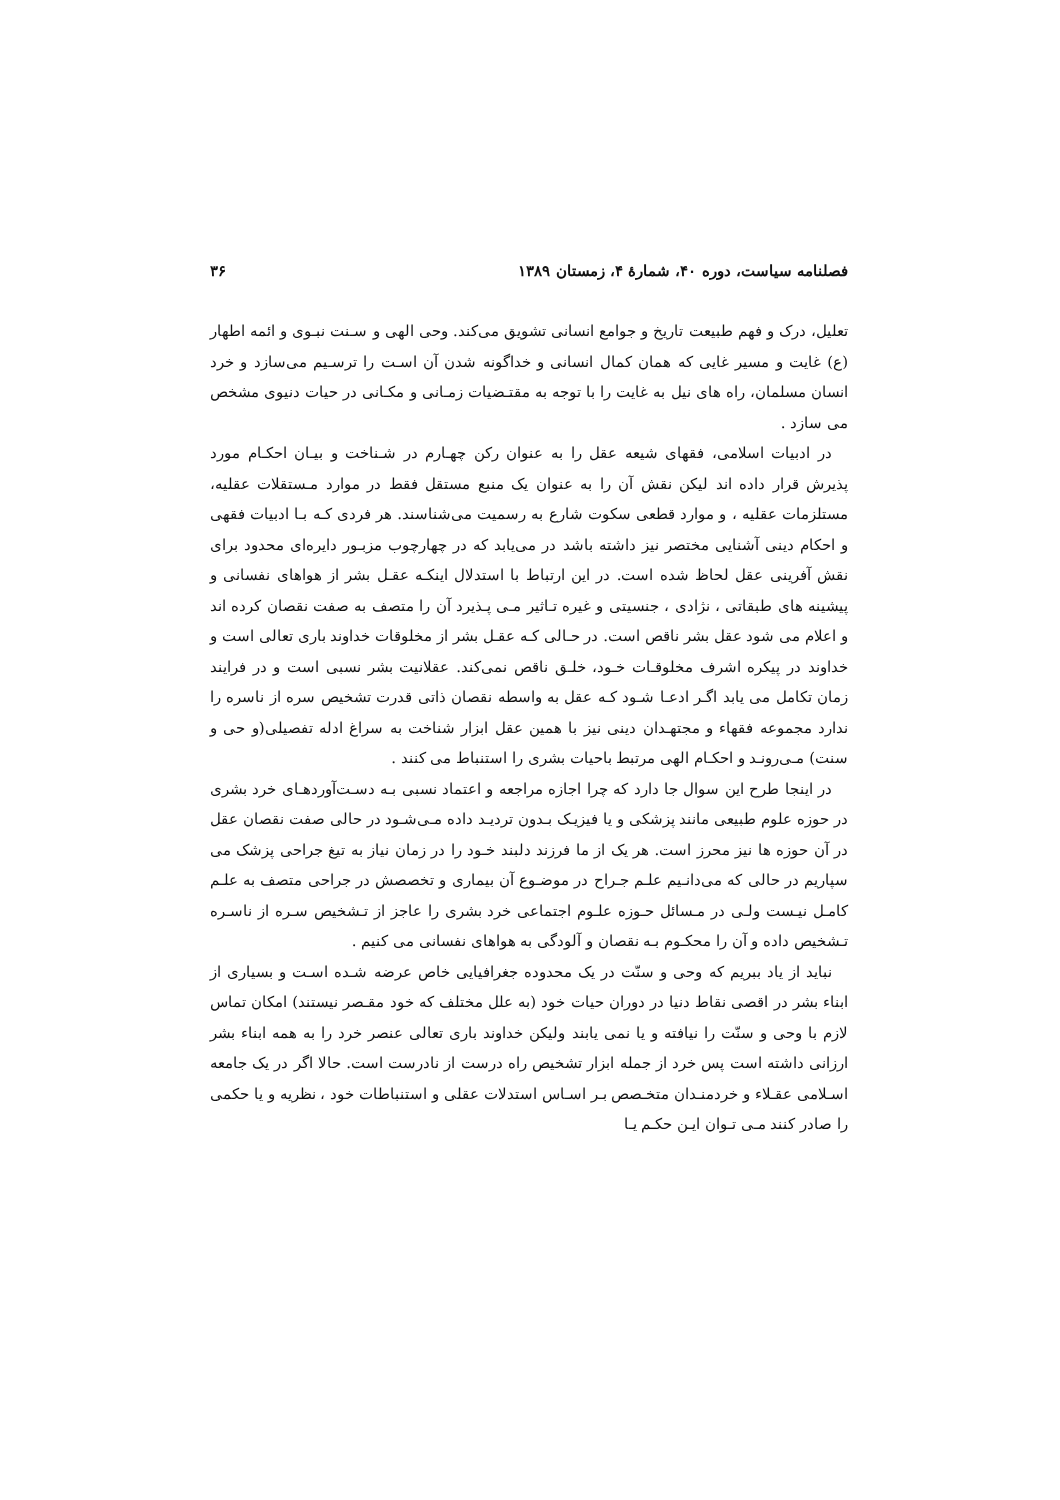فصلنامه سیاست، دوره ۴۰، شمارهٔ ۴، زمستان ۱۳۸۹ ۳۶
تعلیل، درک و فهم طبیعت تاریخ و جوامع انسانی تشویق می‌کند. وحی الهی و سـنت نبـوی و ائمه اطهار (ع) غایت و مسیر غایی که همان کمال انسانی و خداگونه شدن آن اسـت را ترسـیم می‌سازد و خرد انسان مسلمان، راه های نیل به غایت را با توجه به مقتـضیات زمـانی و مکـانی در حیات دنیوی مشخص می سازد .
در ادبیات اسلامی، فقهای شیعه عقل را به عنوان رکن چهـارم در شـناخت و بیـان احکـام مورد پذیرش قرار داده اند لیکن نقش آن را به عنوان یک منبع مستقل فقط در موارد مـستقلات عقلیه، مستلزمات عقلیه ، و موارد قطعی سکوت شارع به رسمیت می‌شناسند. هر فردی کـه بـا ادبیات فقهی و احکام دینی آشنایی مختصر نیز داشته باشد در می‌یابد که در چهارچوب مزبـور دایره‌ای محدود برای نقش آفرینی عقل لحاظ شده است. در این ارتباط با استدلال اینکـه عقـل بشر از هواهای نفسانی و پیشینه های طبقاتی ، نژادی ، جنسیتی و غیره تـاثیر مـی پـذیرد آن را متصف به صفت نقصان کرده اند و اعلام می شود عقل بشر ناقص است. در حـالی کـه عقـل بشر از مخلوقات خداوند باری تعالی است و خداوند در پیکره اشرف مخلوقـات خـود، خلـق ناقص نمی‌کند. عقلانیت بشر نسبی است و در فرایند زمان تکامل می یابد اگـر ادعـا شـود کـه عقل به واسطه نقصان ذاتی قدرت تشخیص سره از ناسره را ندارد مجموعه فقهاء و مجتهـدان دینی نیز با همین عقل ابزار شناخت به سراغ ادله تفصیلی(و حی و سنت) مـی‌رونـد و احکـام الهی مرتبط باحیات بشری را استنباط می کنند .
در اینجا طرح این سوال جا دارد که چرا اجازه مراجعه و اعتماد نسبی بـه دسـت‌آوردهـای خرد بشری در حوزه علوم طبیعی مانند پزشکی و یا فیزیـک بـدون تردیـد داده مـی‌شـود در حالی صفت نقصان عقل در آن حوزه ها نیز محرز است. هر یک از ما فرزند دلبند خـود را در زمان نیاز به تیغ جراحی پزشک می سپاریم در حالی که می‌دانـیم علـم جـراح در موضـوع آن بیماری و تخصصش در جراحی متصف به علـم کامـل نیـست ولـی در مـسائل حـوزه علـوم اجتماعی خرد بشری را عاجز از تـشخیص سـره از ناسـره تـشخیص داده و آن را محکـوم بـه نقصان و آلودگی به هواهای نفسانی می کنیم .
نباید از یاد ببریم که وحی و سنّت در یک محدوده جغرافیایی خاص عرضه شـده اسـت و بسیاری از ابناء بشر در اقصی نقاط دنیا در دوران حیات خود (به علل مختلف که خود مقـصر نیستند) امکان تماس لازم با وحی و سنّت را نیافته و یا نمی یابند ولیکن خداوند باری تعالی عنصر خرد را به همه ابناء بشر ارزانی داشته است پس خرد از جمله ابزار تشخیص راه درست از نادرست است. حالا اگر در یک جامعه اسـلامی عقـلاء و خردمنـدان متخـصص بـر اسـاس استدلات عقلی و استنباطات خود ، نظریه و یا حکمی را صادر کنند مـی تـوان ایـن حکـم یـا